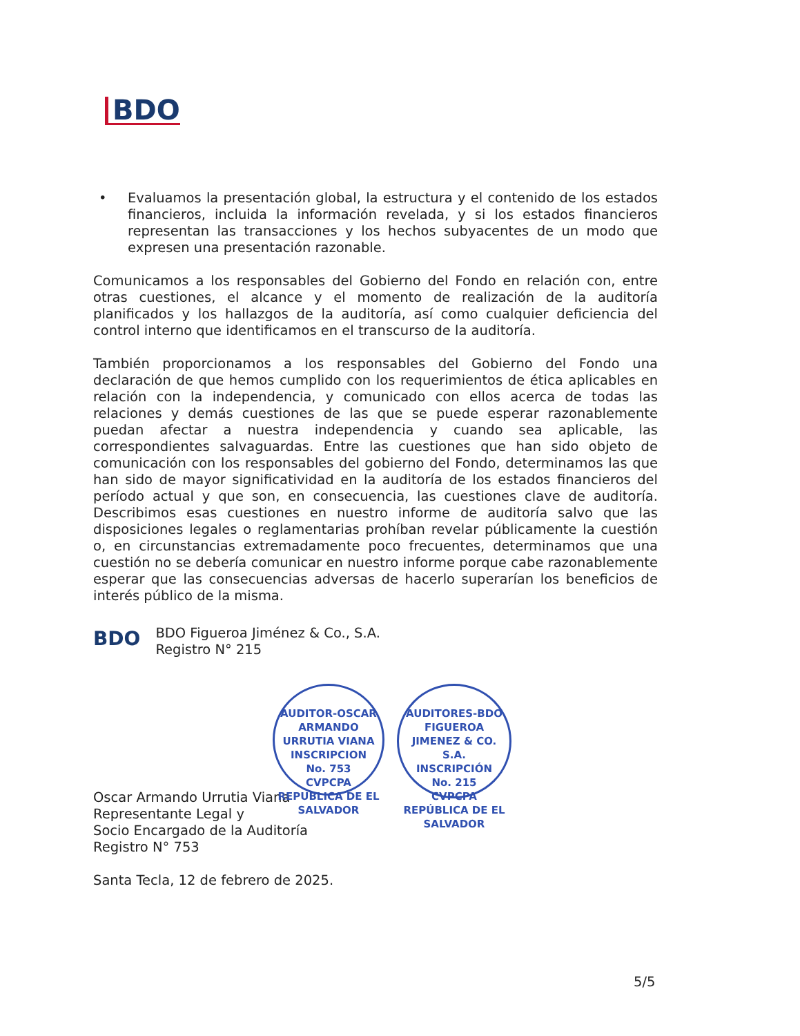BDO
• Evaluamos la presentación global, la estructura y el contenido de los estados financieros, incluida la información revelada, y si los estados financieros representan las transacciones y los hechos subyacentes de un modo que expresen una presentación razonable.
Comunicamos a los responsables del Gobierno del Fondo en relación con, entre otras cuestiones, el alcance y el momento de realización de la auditoría planificados y los hallazgos de la auditoría, así como cualquier deficiencia del control interno que identificamos en el transcurso de la auditoría.
También proporcionamos a los responsables del Gobierno del Fondo una declaración de que hemos cumplido con los requerimientos de ética aplicables en relación con la independencia, y comunicado con ellos acerca de todas las relaciones y demás cuestiones de las que se puede esperar razonablemente puedan afectar a nuestra independencia y cuando sea aplicable, las correspondientes salvaguardas. Entre las cuestiones que han sido objeto de comunicación con los responsables del gobierno del Fondo, determinamos las que han sido de mayor significatividad en la auditoría de los estados financieros del período actual y que son, en consecuencia, las cuestiones clave de auditoría. Describimos esas cuestiones en nuestro informe de auditoría salvo que las disposiciones legales o reglamentarias prohíban revelar públicamente la cuestión o, en circunstancias extremadamente poco frecuentes, determinamos que una cuestión no se debería comunicar en nuestro informe porque cabe razonablemente esperar que las consecuencias adversas de hacerlo superarían los beneficios de interés público de la misma.
BDO
BDO Figueroa Jiménez & Co., S.A.
Registro N° 215
Oscar Armando Urrutia Viana
Representante Legal y
Socio Encargado de la Auditoría
Registro N° 753
Santa Tecla, 12 de febrero de 2025.
AUDITOR-OSCAR ARMANDO URRUTIA VIANA
INSCRIPCION
No. 753
CVPCPA
REPUBLICA DE EL SALVADOR
AUDITORES-BDO FIGUEROA JIMENEZ & CO. S.A.
INSCRIPCIÓN
No. 215
CVPCPA
REPÚBLICA DE EL SALVADOR
5/5